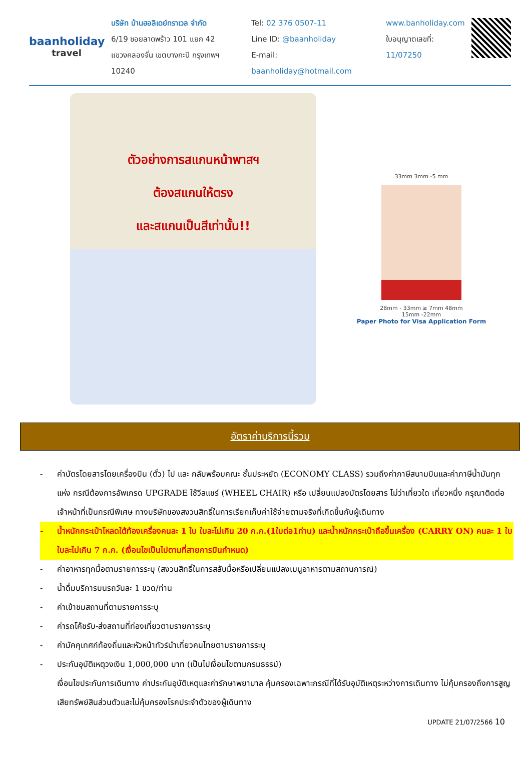baanholiday
travel
บริษัท บ้านฮอลิเดย์ทราเวล จำกัด
6/19 ซอยลาดพร้าว 101 แยก 42
แขวงคลองจั่น เขตบางกะปิ กรุงเทพฯ 10240
Tel: 02 376 0507-11
Line ID: @baanholiday
E-mail: baanholiday@hotmail.com
www.banholiday.com
ใบอนุญาตเลขที่: 11/07250
ตัวอย่างการสแกนหน้าพาสฯ
ต้องสแกนให้ตรง
และสแกนเป็นสีเท่านั้น!!
33mm 3mm -5 mm
28mm - 33mm ≥ 7mm 48mm
15mm -22mm
Paper Photo for Visa Application Form
อัตราค่าบริการนี้รวม
- ค่าบัตรโดยสารโดยเครื่องบิน (ตั๋ว) ไป และ กลับพร้อมคณะ ชั้นประหยัด (ECONOMY CLASS) รวมถึงค่าภาษีสนามบินและค่าภาษีน้ำมันทุกแห่ง กรณีต้องการอัพเกรด UPGRADE ใช้วีลแชร์ (WHEEL CHAIR) หรือ เปลี่ยนแปลงบัตรโดยสาร ไม่ว่าเที่ยวใด เที่ยวหนึ่ง กรุณาติดต่อเจ้าหน้าที่เป็นกรณีพิเศษ ทางบริษัทของสงวนสิทธิ์ในการเรียกเก็บค่าใช้จ่ายตามจริงที่เกิดขึ้นกับผู้เดินทาง
- น้ำหนักกระเป๋าโหลดใต้ท้องเครื่องคนละ 1 ใบ ใบละไม่เกิน 20 ก.ก.(1ใบต่อ1ท่าน) และน้ำหนักกระเป๋าถือขึ้นเครื่อง (CARRY ON) คนละ 1 ใบ ใบละไม่เกิน 7 ก.ก. (เงื่อนไขเป็นไปตามที่สายการบินกำหนด)
- ค่าอาหารทุกมื้อตามรายการระบุ (สงวนสิทธิ์ในการสลับมื้อหรือเปลี่ยนแปลงเมนูอาหารตามสถานการณ์)
- น้ำดื่มบริการบนรถวันละ 1 ขวด/ท่าน
- ค่าเข้าชมสถานที่ตามรายการระบุ
- ค่ารถโค้ชรับ-ส่งสถานที่ท่องเที่ยวตามรายการระบุ
- ค่ามัคคุเทศก์ท้องถิ่นและหัวหน้าทัวร์นำเที่ยวคนไทยตามรายการระบุ
- ประกันอุบัติเหตุวงเงิน 1,000,000 บาท (เป็นไปเงื่อนไขตามกรมธรรม์)
เงื่อนไขประกันการเดินทาง ค่าประกันอุบัติเหตุและค่ารักษาพยาบาล คุ้มครองเฉพาะกรณีที่ได้รับอุบัติเหตุระหว่างการเดินทาง ไม่คุ้มครองถึงการสูญเสียทรัพย์สินส่วนตัวและไม่คุ้มครองโรคประจำตัวของผู้เดินทาง
UPDATE 21/07/2566 10